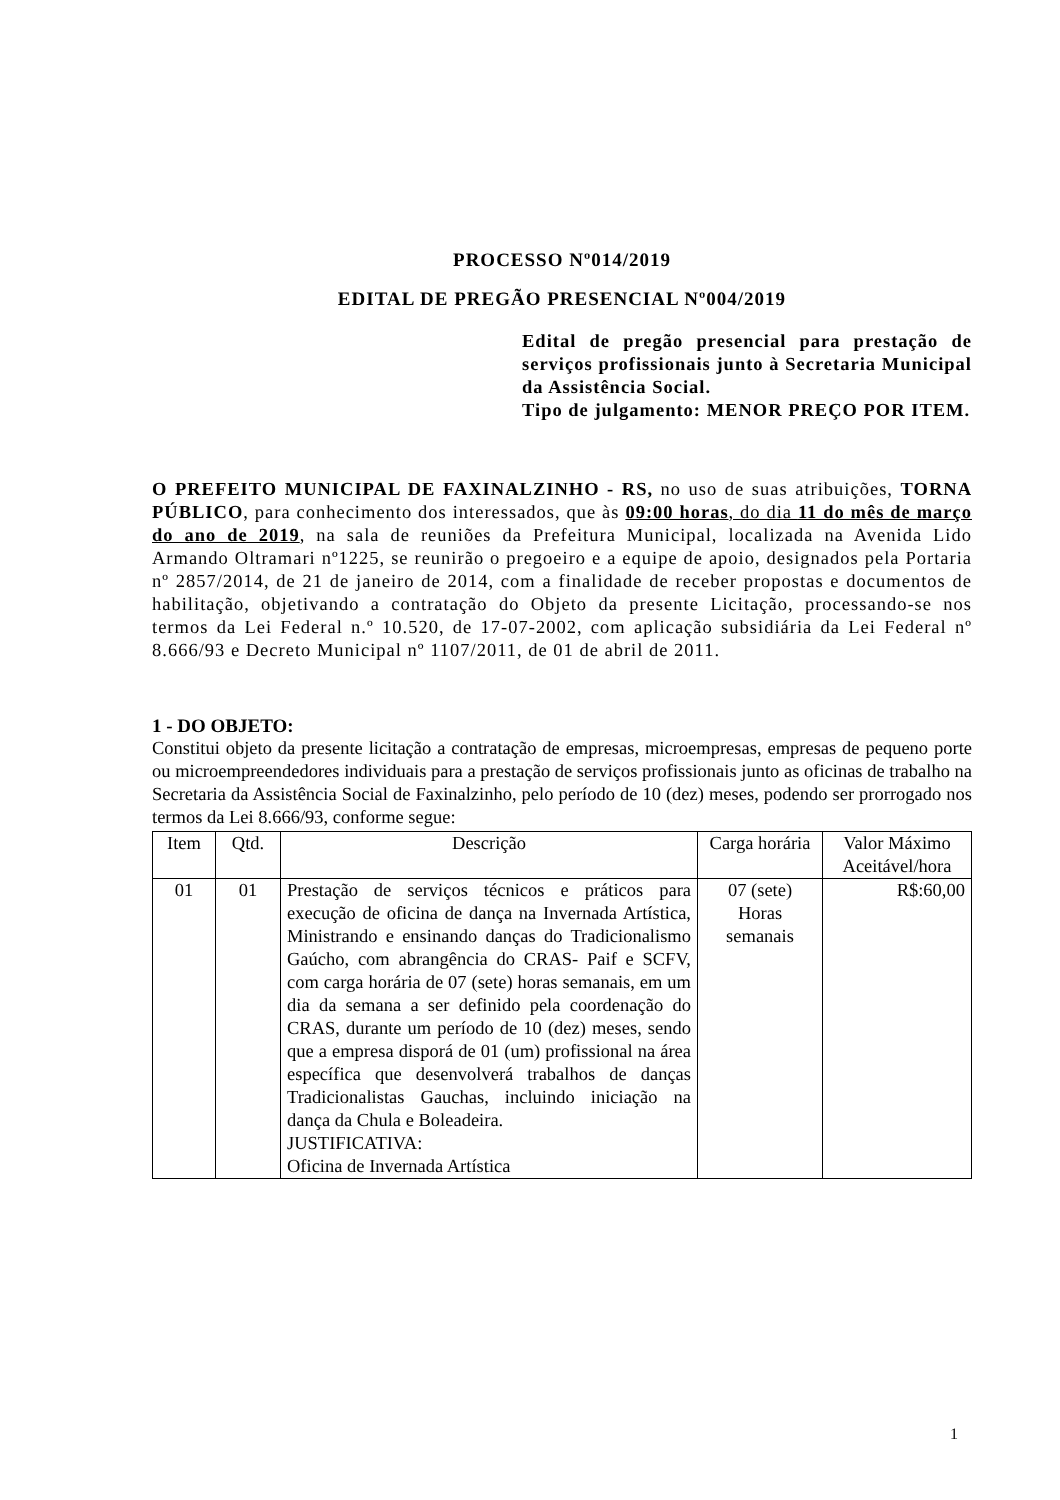PROCESSO Nº014/2019
EDITAL DE PREGÃO PRESENCIAL Nº004/2019
Edital de pregão presencial para prestação de serviços profissionais junto à Secretaria Municipal da Assistência Social.
Tipo de julgamento: MENOR PREÇO POR ITEM.
O PREFEITO MUNICIPAL DE FAXINALZINHO - RS, no uso de suas atribuições, TORNA PÚBLICO, para conhecimento dos interessados, que às 09:00 horas, do dia 11 do mês de março do ano de 2019, na sala de reuniões da Prefeitura Municipal, localizada na Avenida Lido Armando Oltramari nº1225, se reunirão o pregoeiro e a equipe de apoio, designados pela Portaria nº 2857/2014, de 21 de janeiro de 2014, com a finalidade de receber propostas e documentos de habilitação, objetivando a contratação do Objeto da presente Licitação, processando-se nos termos da Lei Federal n.º 10.520, de 17-07-2002, com aplicação subsidiária da Lei Federal nº 8.666/93 e Decreto Municipal nº 1107/2011, de 01 de abril de 2011.
1 - DO OBJETO:
Constitui objeto da presente licitação a contratação de empresas, microempresas, empresas de pequeno porte ou microempreendedores individuais para a prestação de serviços profissionais junto as oficinas de trabalho na Secretaria da Assistência Social de Faxinalzinho, pelo período de 10 (dez) meses, podendo ser prorrogado nos termos da Lei 8.666/93, conforme segue:
| Item | Qtd. | Descrição | Carga horária | Valor Máximo Aceitável/hora |
| --- | --- | --- | --- | --- |
| 01 | 01 | Prestação de serviços técnicos e práticos para execução de oficina de dança na Invernada Artística, Ministrando e ensinando danças do Tradicionalismo Gaúcho, com abrangência do CRAS- Paif e SCFV, com carga horária de 07 (sete) horas semanais, em um dia da semana a ser definido pela coordenação do CRAS, durante um período de 10 (dez) meses, sendo que a empresa disporá de 01 (um) profissional na área específica que desenvolverá trabalhos de danças Tradicionalistas Gauchas, incluindo iniciação na dança da Chula e Boleadeira. JUSTIFICATIVA: Oficina de Invernada Artística | 07 (sete) Horas semanais | R$:60,00 |
1